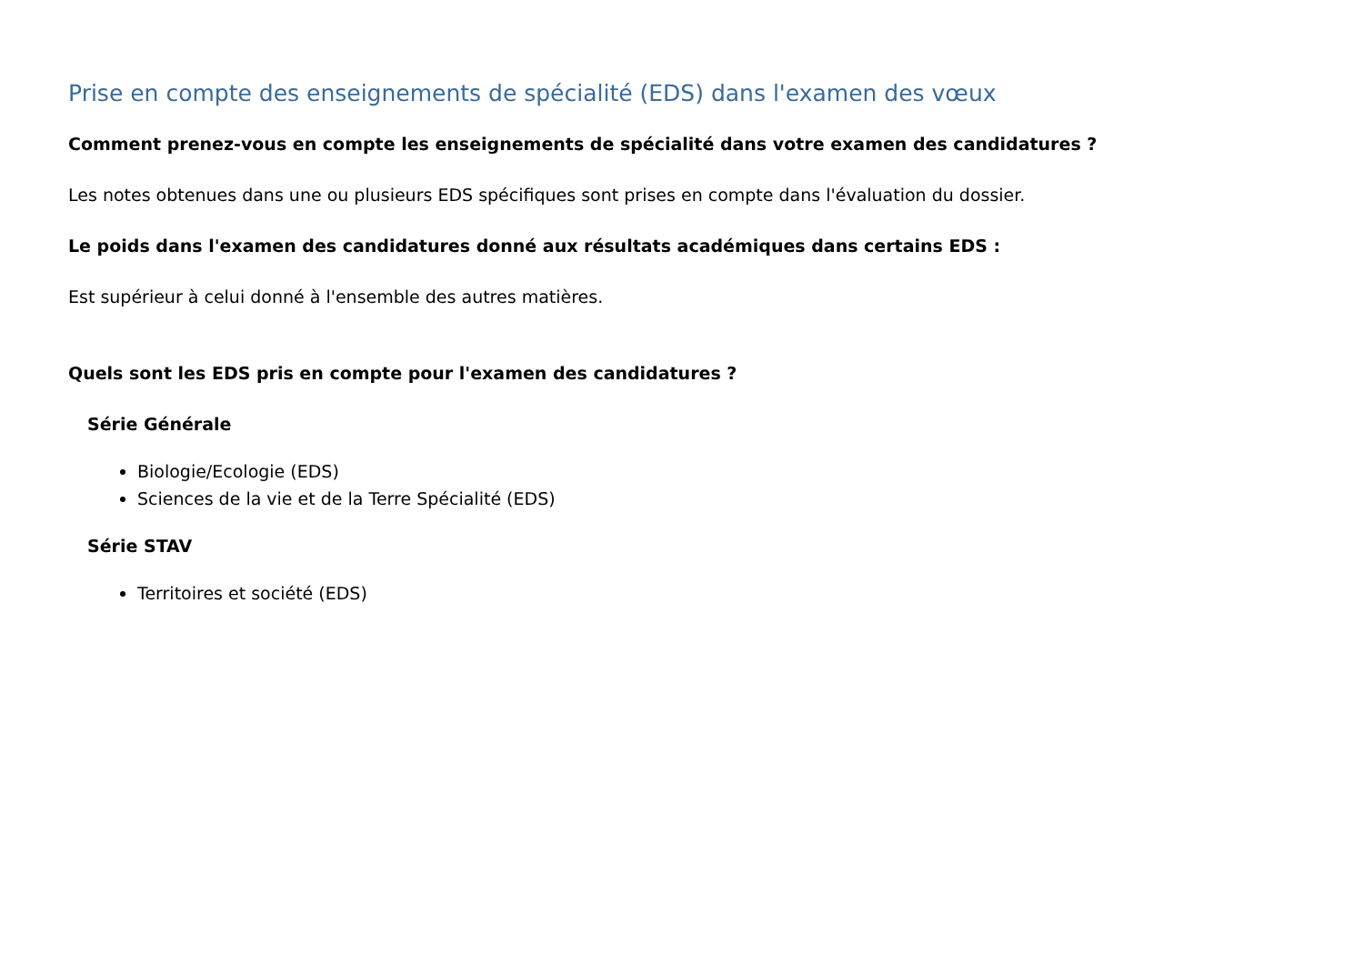Prise en compte des enseignements de spécialité (EDS) dans l'examen des vœux
Comment prenez-vous en compte les enseignements de spécialité dans votre examen des candidatures ?
Les notes obtenues dans une ou plusieurs EDS spécifiques sont prises en compte dans l'évaluation du dossier.
Le poids dans l'examen des candidatures donné aux résultats académiques dans certains EDS :
Est supérieur à celui donné à l'ensemble des autres matières.
Quels sont les EDS pris en compte pour l'examen des candidatures ?
Série Générale
Biologie/Ecologie (EDS)
Sciences de la vie et de la Terre Spécialité (EDS)
Série STAV
Territoires et société (EDS)